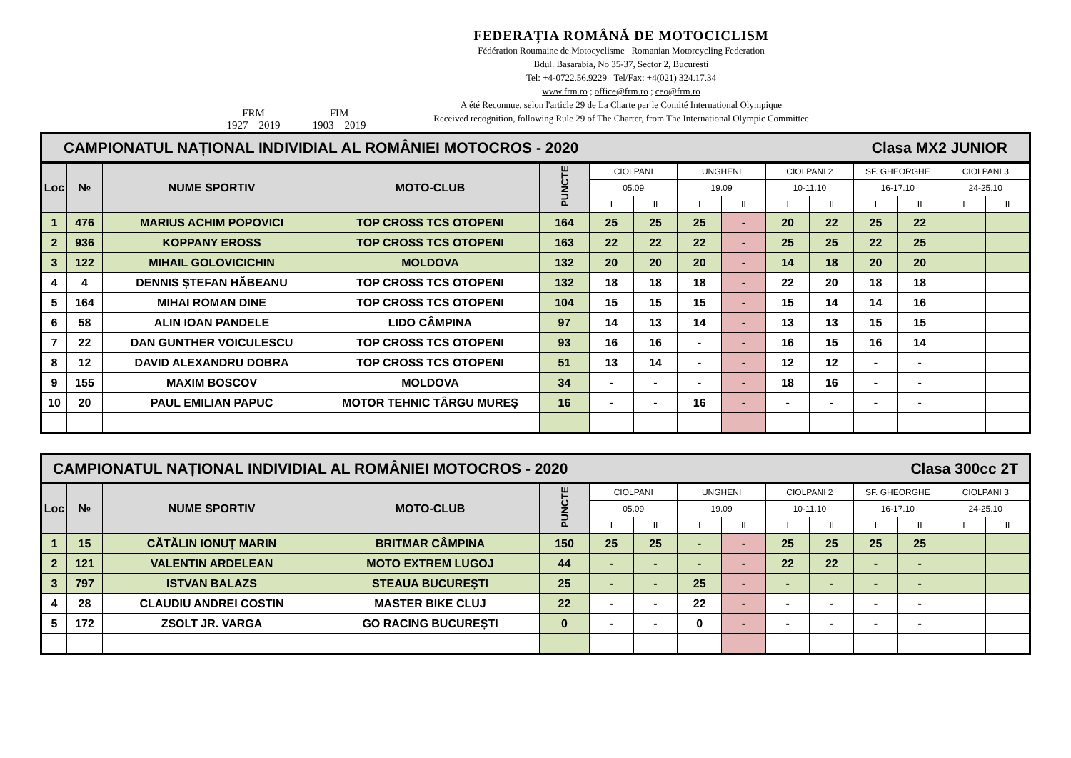FRM
1927 – 2019
FIM
1903 – 2019
FEDERAȚIA ROMÂNĂ DE MOTOCICLISM
Fédération Roumaine de Motocyclisme Romanian Motorcycling Federation
Bdul. Basarabia, No 35-37, Sector 2, Bucuresti
Tel: +4-0722.56.9229 Tel/Fax: +4(021) 324.17.34
www.frm.ro ; office@frm.ro ; ceo@frm.ro
A été Reconnue, selon l'article 29 de La Charte par le Comité International Olympique
Received recognition, following Rule 29 of The Charter, from The International Olympic Committee
| CAMPIONATUL NAȚIONAL INDIVIDIAL AL ROMÂNIEI MOTOCROS - 2020 Clasa MX2 JUNIOR | | | | | | | | | | | | | | |
| Loc | № | NUME SPORTIV | MOTO-CLUB | PUNCTE | CIOLPANI | | UNGHENI | | CIOLPANI 2 | | SF. GHEORGHE | | CIOLPANI 3 | |
| | | | | | 05.09 | | 19.09 | | 10-11.10 | | 16-17.10 | | 24-25.10 | |
| | | | | | I | II | I | II | I | II | I | II | I | II |
| 1 | 476 | MARIUS ACHIM POPOVICI | TOP CROSS TCS OTOPENI | 164 | 25 | 25 | 25 | - | 20 | 22 | 25 | 22 | | |
| 2 | 936 | KOPPANY EROSS | TOP CROSS TCS OTOPENI | 163 | 22 | 22 | 22 | - | 25 | 25 | 22 | 25 | | |
| 3 | 122 | MIHAIL GOLOVICICHIN | MOLDOVA | 132 | 20 | 20 | 20 | - | 14 | 18 | 20 | 20 | | |
| 4 | 4 | DENNIS ȘTEFAN HĂBEANU | TOP CROSS TCS OTOPENI | 132 | 18 | 18 | 18 | - | 22 | 20 | 18 | 18 | | |
| 5 | 164 | MIHAI ROMAN DINE | TOP CROSS TCS OTOPENI | 104 | 15 | 15 | 15 | - | 15 | 14 | 14 | 16 | | |
| 6 | 58 | ALIN IOAN PANDELE | LIDO CÂMPINA | 97 | 14 | 13 | 14 | - | 13 | 13 | 15 | 15 | | |
| 7 | 22 | DAN GUNTHER VOICULESCU | TOP CROSS TCS OTOPENI | 93 | 16 | 16 | - | - | 16 | 15 | 16 | 14 | | |
| 8 | 12 | DAVID ALEXANDRU DOBRA | TOP CROSS TCS OTOPENI | 51 | 13 | 14 | - | - | 12 | 12 | - | - | | |
| 9 | 155 | MAXIM BOSCOV | MOLDOVA | 34 | - | - | - | - | 18 | 16 | - | - | | |
| 10 | 20 | PAUL EMILIAN PAPUC | MOTOR TEHNIC TÂRGU MUREȘ | 16 | - | - | 16 | - | - | - | - | - | | |
| CAMPIONATUL NAȚIONAL INDIVIDIAL AL ROMÂNIEI MOTOCROS - 2020 Clasa 300cc 2T | | | | | | | | | | | | | | |
| Loc | № | NUME SPORTIV | MOTO-CLUB | PUNCTE | CIOLPANI | | UNGHENI | | CIOLPANI 2 | | SF. GHEORGHE | | CIOLPANI 3 | |
| | | | | | 05.09 | | 19.09 | | 10-11.10 | | 16-17.10 | | 24-25.10 | |
| | | | | | I | II | I | II | I | II | I | II | I | II |
| 1 | 15 | CĂTĂLIN IONUȚ MARIN | BRITMAR CÂMPINA | 150 | 25 | 25 | - | - | 25 | 25 | 25 | 25 | | |
| 2 | 121 | VALENTIN ARDELEAN | MOTO EXTREM LUGOJ | 44 | - | - | - | - | 22 | 22 | - | - | | |
| 3 | 797 | ISTVAN BALAZS | STEAUA BUCUREȘTI | 25 | - | - | 25 | - | - | - | - | - | | |
| 4 | 28 | CLAUDIU ANDREI COSTIN | MASTER BIKE CLUJ | 22 | - | - | 22 | - | - | - | - | - | | |
| 5 | 172 | ZSOLT JR. VARGA | GO RACING BUCUREȘTI | 0 | - | - | 0 | - | - | - | - | - | | |